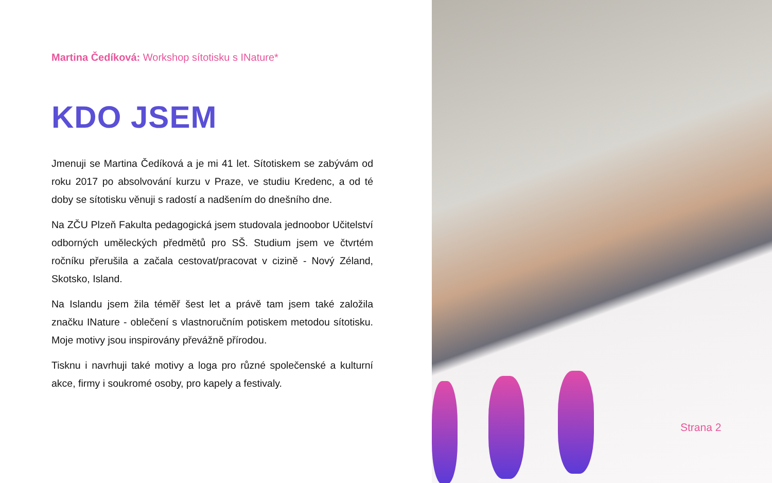Martina Čedíková: Workshop sítotisku s INature*
KDO JSEM
Jmenuji se Martina Čedíková a je mi 41 let. Sítotiskem se zabývám od roku 2017 po absolvování kurzu v Praze, ve studiu Kredenc, a od té doby se sítotisku věnuji s radostí a nadšením do dnešního dne.
Na ZČU Plzeň Fakulta pedagogická jsem studovala jednoobor Učitelství odborných uměleckých předmětů pro SŠ. Studium jsem ve čtvrtém ročníku přerušila a začala cestovat/pracovat v cizině - Nový Zéland, Skotsko, Island.
Na Islandu jsem žila téměř šest let a právě tam jsem také založila značku INature - oblečení s vlastnoručním potiskem metodou sítotisku. Moje motivy jsou inspirovány převážně přírodou.
Tisknu i navrhuji také motivy a loga pro různé společenské a kulturní akce, firmy i soukromé osoby, pro kapely a festivaly.
Strana 2